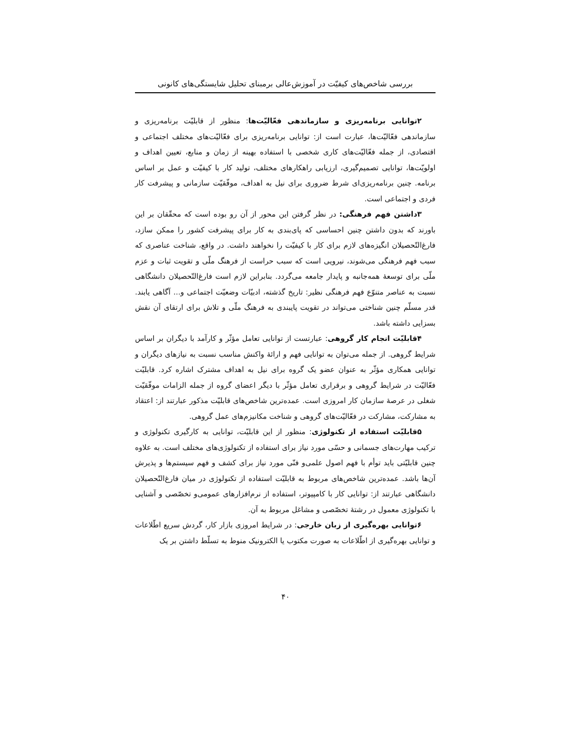بررسی شاخص‌های کیفیّت در آموزش‌عالی برمبنای تحلیل شایستگی‌های کانونی
۲توانایی برنامه‌ریزی و سازماندهی فعّالیّت‌ها: منظور از قابلیّت برنامه‌ریزی و سازماندهی فعّالیّت‌ها، عبارت است از: توانایی برنامه‌ریزی برای فعّالیّت‌های مختلف اجتماعی و اقتصادی، از جمله فعّالیّت‌های کاری شخصی با استفاده بهینه از زمان و منابع، تعیین اهداف و اولویّت‌ها، توانایی تصمیم‌گیری، ارزیابی راهکارهای مختلف، تولید کار با کیفیّت و عمل بر اساس برنامه. چنین برنامه‌ریزی‌ای شرط ضروری برای نیل به اهداف، موفّقیّت سازمانی و پیشرفت کار فردی و اجتماعی است.
۳داشتن فهم فرهنگی: در نظر گرفتن این محور از آن رو بوده است که محقّقان بر این باورند که بدون داشتن چنین احساسی که پای‌بندی به کار برای پیشرفت کشور را ممکن سازد، فارغ‌التّحصیلان انگیزه‌های لازم برای کار با کیفیّت را نخواهند داشت. در واقع، شناخت عناصری که سبب فهم فرهنگی می‌شوند، نیرویی است که سبب حراست از فرهنگ ملّی و تقویت ثبات و عزم ملّی برای توسعهٔ همه‌جانبه و پایدار جامعه می‌گردد. بنابراین لازم است فارغ‌التّحصیلان دانشگاهی نسبت به عناصر متنوّع فهم فرهنگی نظیر: تاریخ گذشته، ادبیّات وضعیّت اجتماعی و... آگاهی یابند. قدر مسلّم چنین شناختی می‌تواند در تقویت پایبندی به فرهنگ ملّی و تلاش برای ارتقای آن نقش بسزایی داشته باشد.
۴قابلیّت انجام کار گروهی: عبارتست از توانایی تعامل مؤثّر و کارآمد با دیگران بر اساس شرایط گروهی. از جمله می‌توان به توانایی فهم و ارائهٔ واکنش مناسب نسبت به نیازهای دیگران و توانایی همکاری مؤثّر به عنوان عضو یک گروه برای نیل به اهداف مشترک اشاره کرد. قابلیّت فعّالیّت در شرایط گروهی و برقراری تعامل مؤثّر با دیگر اعضای گروه از جمله الزامات موفّقیّت شغلی در عرصهٔ سازمان کار امروزی است. عمده‌ترین شاخص‌های قابلیّت مذکور عبارتند از: اعتقاد به مشارکت، مشارکت در فعّالیّت‌های گروهی و شناخت مکانیزم‌های عمل گروهی.
۵قابلیّت استفاده از تکنولوژی: منظور از این قابلیّت، توانایی به کارگیری تکنولوژی و ترکیب مهارت‌های جسمانی و حسّی مورد نیاز برای استفاده از تکنولوژی‌های مختلف است. به علاوه چنین قابلیّتی باید توأم با فهم اصول علمی‌و فنّی مورد نیاز برای کشف و فهم سیستم‌ها و پذیرش آن‌ها باشد. عمده‌ترین شاخص‌های مربوط به قابلیّت استفاده از تکنولوژی در میان فارغ‌التّحصیلان دانشگاهی عبارتند از: توانایی کار با کامپیوتر، استفاده از نرم‌افزارهای عمومی‌و تخصّصی و آشنایی با تکنولوژی معمول در رشتهٔ تخصّصی و مشاغل مربوط به آن.
۶توانایی بهره‌گیری از زبان خارجی: در شرایط امروزی بازار کار، گردش سریع اطّلاعات و توانایی بهره‌گیری از اطّلاعات به صورت مکتوب یا الکترونیک منوط به تسلّط داشتن بر یک
۴۰